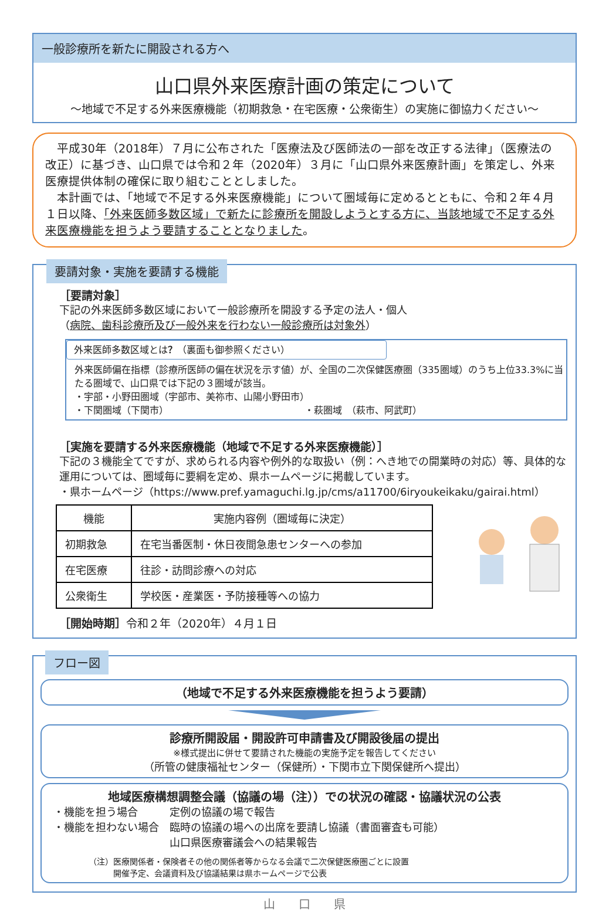一般診療所を新たに開設される方へ
山口県外来医療計画の策定について
～地域で不足する外来医療機能（初期救急・在宅医療・公衆衛生）の実施に御協力ください～
　平成30年（2018年）７月に公布された「医療法及び医師法の一部を改正する法律」（医療法の改正）に基づき、山口県では令和２年（2020年）３月に「山口県外来医療計画」を策定し、外来医療提供体制の確保に取り組むこととしました。
　本計画では、「地域で不足する外来医療機能」について圏域毎に定めるとともに、令和２年４月１日以降、「外来医師多数区域」で新たに診療所を開設しようとする方に、当該地域で不足する外来医療機能を担うよう要請することとなりました。
要請対象・実施を要請する機能
［要請対象］
下記の外来医師多数区域において一般診療所を開設する予定の法人・個人
（病院、歯科診療所及び一般外来を行わない一般診療所は対象外）
外来医師多数区域とは？（裏面も御参照ください）
外来医師偏在指標（診療所医師の偏在状況を示す値）が、全国の二次保健医療圏（335圏域）のうち上位33.3%に当たる圏域で、山口県では下記の３圏域が該当。
・宇部・小野田圏域（宇部市、美祢市、山陽小野田市）
・下関圏域（下関市）　　　　　　　　　　　　　　　・萩圏域　（萩市、阿武町）
［実施を要請する外来医療機能（地域で不足する外来医療機能）］
下記の３機能全てですが、求められる内容や例外的な取扱い（例：へき地での開業時の対応）等、具体的な運用については、圏域毎に要綱を定め、県ホームページに掲載しています。
・県ホームページ（https://www.pref.yamaguchi.lg.jp/cms/a11700/6iryoukeikaku/gairai.html）
| 機能 | 実施内容例（圏域毎に決定） |
| --- | --- |
| 初期救急 | 在宅当番医制・休日夜間急患センターへの参加 |
| 在宅医療 | 往診・訪問診療への対応 |
| 公衆衛生 | 学校医・産業医・予防接種等への協力 |
［開始時期］令和２年（2020年）４月１日
フロー図
（地域で不足する外来医療機能を担うよう要請）
診療所開設届・開設許可申請書及び開設後届の提出
※様式提出に併せて要請された機能の実施予定を報告してください
（所管の健康福祉センター（保健所）・下関市立下関保健所へ提出）
地域医療構想調整会議（協議の場（注））での状況の確認・協議状況の公表
・機能を担う場合　　　定例の協議の場で報告
・機能を担わない場合　臨時の協議の場への出席を要請し協議（書面審査も可能）
　　　　　　　　　　　山口県医療審議会への結果報告
（注）医療関係者・保険者その他の関係者等からなる会議で二次保健医療圏ごとに設置
　　　開催予定、会議資料及び協議結果は県ホームページで公表
山　　口　　県